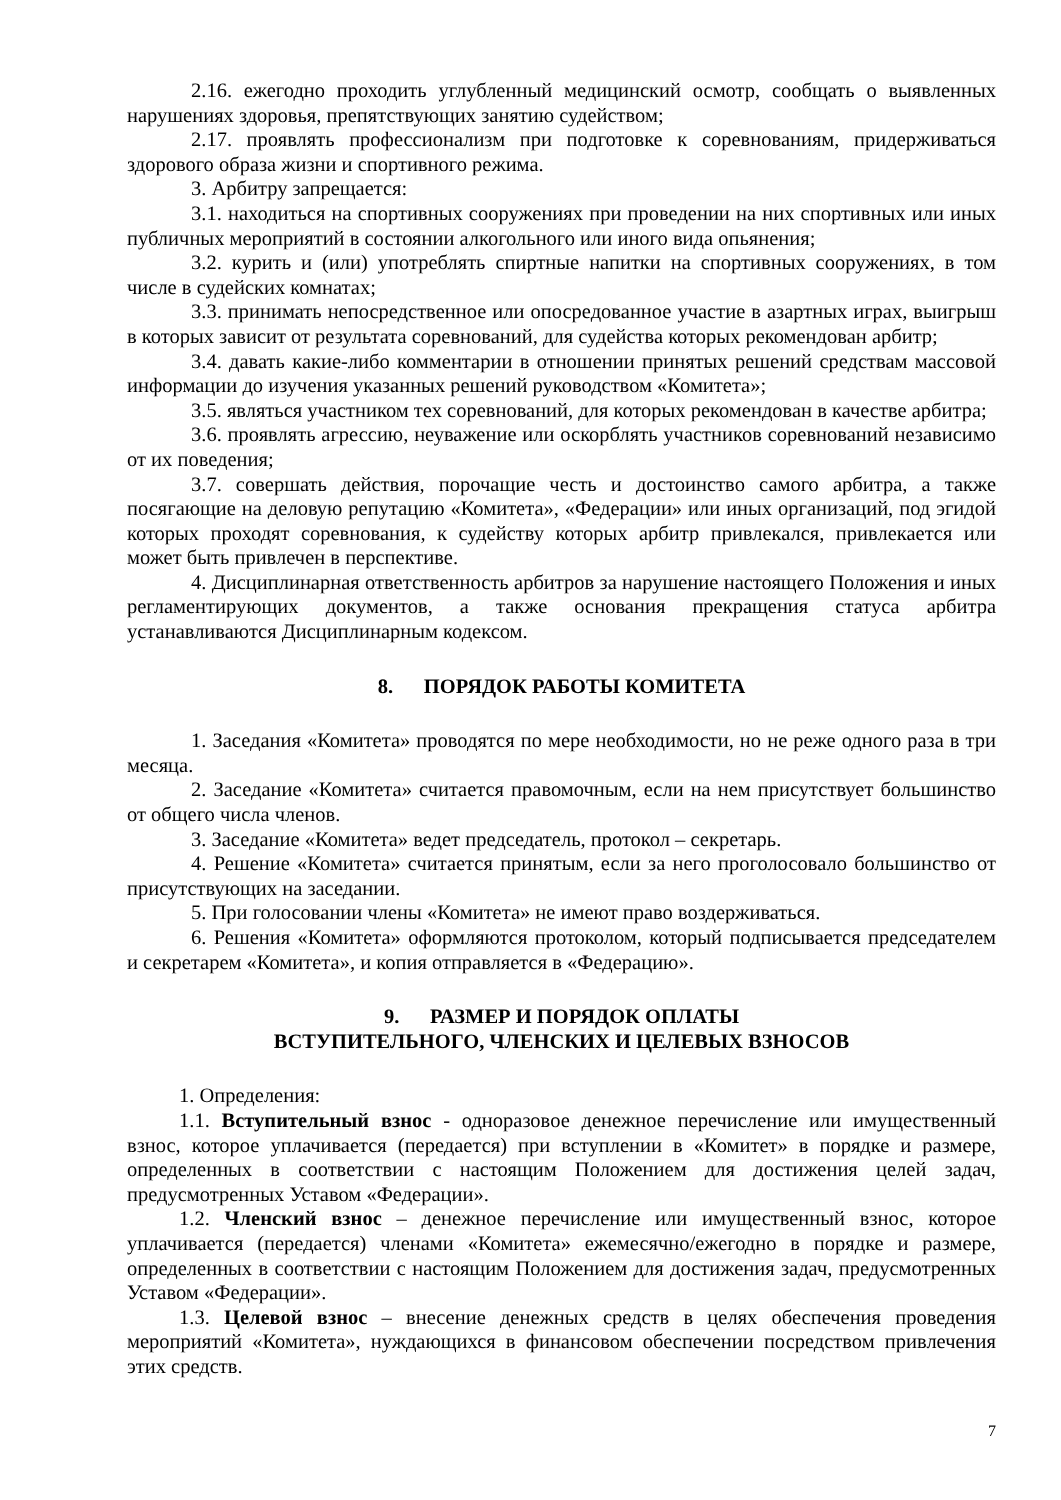2.16. ежегодно проходить углубленный медицинский осмотр, сообщать о выявленных нарушениях здоровья, препятствующих занятию судейством;
2.17. проявлять профессионализм при подготовке к соревнованиям, придерживаться здорового образа жизни и спортивного режима.
3. Арбитру запрещается:
3.1. находиться на спортивных сооружениях при проведении на них спортивных или иных публичных мероприятий в состоянии алкогольного или иного вида опьянения;
3.2. курить и (или) употреблять спиртные напитки на спортивных сооружениях, в том числе в судейских комнатах;
3.3. принимать непосредственное или опосредованное участие в азартных играх, выигрыш в которых зависит от результата соревнований, для судейства которых рекомендован арбитр;
3.4. давать какие-либо комментарии в отношении принятых решений средствам массовой информации до изучения указанных решений руководством «Комитета»;
3.5. являться участником тех соревнований, для которых рекомендован в качестве арбитра;
3.6. проявлять агрессию, неуважение или оскорблять участников соревнований независимо от их поведения;
3.7. совершать действия, порочащие честь и достоинство самого арбитра, а также посягающие на деловую репутацию «Комитета», «Федерации» или иных организаций, под эгидой которых проходят соревнования, к судейству которых арбитр привлекался, привлекается или может быть привлечен в перспективе.
4. Дисциплинарная ответственность арбитров за нарушение настоящего Положения и иных регламентирующих документов, а также основания прекращения статуса арбитра устанавливаются Дисциплинарным кодексом.
8. ПОРЯДОК РАБОТЫ КОМИТЕТА
1. Заседания «Комитета» проводятся по мере необходимости, но не реже одного раза в три месяца.
2. Заседание «Комитета» считается правомочным, если на нем присутствует большинство от общего числа членов.
3. Заседание «Комитета» ведет председатель, протокол – секретарь.
4. Решение «Комитета» считается принятым, если за него проголосовало большинство от присутствующих на заседании.
5. При голосовании члены «Комитета» не имеют право воздерживаться.
6. Решения «Комитета» оформляются протоколом, который подписывается председателем и секретарем «Комитета», и копия отправляется в «Федерацию».
9. РАЗМЕР И ПОРЯДОК ОПЛАТЫ
ВСТУПИТЕЛЬНОГО, ЧЛЕНСКИХ И ЦЕЛЕВЫХ ВЗНОСОВ
1. Определения:
1.1. Вступительный взнос - одноразовое денежное перечисление или имущественный взнос, которое уплачивается (передается) при вступлении в «Комитет» в порядке и размере, определенных в соответствии с настоящим Положением для достижения целей задач, предусмотренных Уставом «Федерации».
1.2. Членский взнос – денежное перечисление или имущественный взнос, которое уплачивается (передается) членами «Комитета» ежемесячно/ежегодно в порядке и размере, определенных в соответствии с настоящим Положением для достижения задач, предусмотренных Уставом «Федерации».
1.3. Целевой взнос – внесение денежных средств в целях обеспечения проведения мероприятий «Комитета», нуждающихся в финансовом обеспечении посредством привлечения этих средств.
7